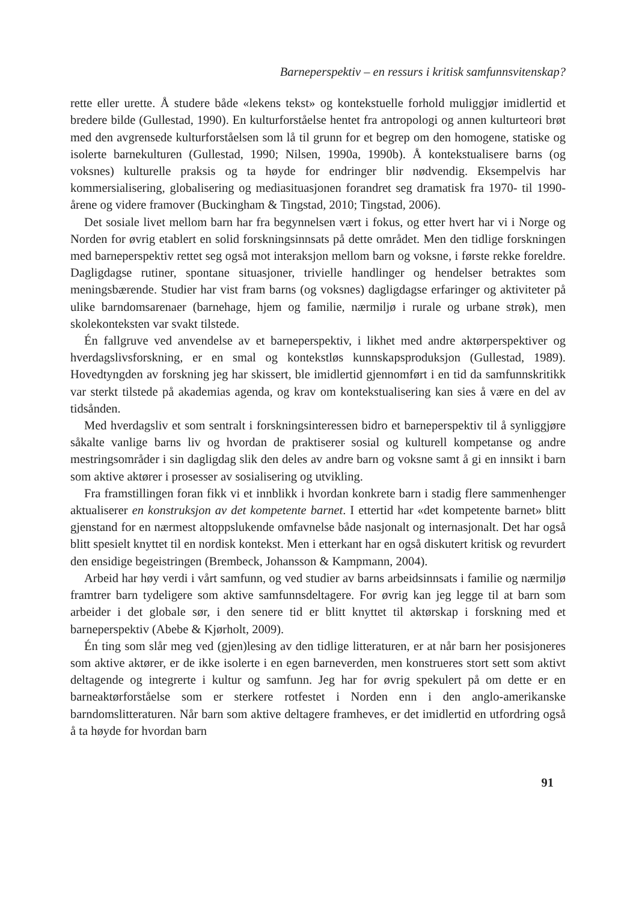Barneperspektiv – en ressurs i kritisk samfunnsvitenskap?
rette eller urette. Å studere både «lekens tekst» og kontekstuelle forhold muliggjør imidlertid et bredere bilde (Gullestad, 1990). En kulturforståelse hentet fra antropologi og annen kulturteori brøt med den avgrensede kulturforståelsen som lå til grunn for et begrep om den homogene, statiske og isolerte barnekulturen (Gullestad, 1990; Nilsen, 1990a, 1990b). Å kontekstualisere barns (og voksnes) kulturelle praksis og ta høyde for endringer blir nødvendig. Eksempelvis har kommersialisering, globalisering og mediasituasjonen forandret seg dramatisk fra 1970- til 1990-årene og videre framover (Buckingham & Tingstad, 2010; Tingstad, 2006).
Det sosiale livet mellom barn har fra begynnelsen vært i fokus, og etter hvert har vi i Norge og Norden for øvrig etablert en solid forskningsinnsats på dette området. Men den tidlige forskningen med barneperspektiv rettet seg også mot interaksjon mellom barn og voksne, i første rekke foreldre. Dagligdagse rutiner, spontane situasjoner, trivielle handlinger og hendelser betraktes som meningsbærende. Studier har vist fram barns (og voksnes) dagligdagse erfaringer og aktiviteter på ulike barndomsarenaer (barnehage, hjem og familie, nærmiljø i rurale og urbane strøk), men skolekonteksten var svakt tilstede.
Én fallgruve ved anvendelse av et barneperspektiv, i likhet med andre aktørperspektiver og hverdagslivsforskning, er en smal og kontekstløs kunnskapsproduksjon (Gullestad, 1989). Hovedtyngden av forskning jeg har skissert, ble imidlertid gjennomført i en tid da samfunnskritikk var sterkt tilstede på akademias agenda, og krav om kontekstualisering kan sies å være en del av tidsånden.
Med hverdagsliv et som sentralt i forskningsinteressen bidro et barneperspektiv til å synliggjøre såkalte vanlige barns liv og hvordan de praktiserer sosial og kulturell kompetanse og andre mestringsområder i sin dagligdag slik den deles av andre barn og voksne samt å gi en innsikt i barn som aktive aktører i prosesser av sosialisering og utvikling.
Fra framstillingen foran fikk vi et innblikk i hvordan konkrete barn i stadig flere sammenhenger aktualiserer en konstruksjon av det kompetente barnet. I ettertid har «det kompetente barnet» blitt gjenstand for en nærmest altoppslukende omfavnelse både nasjonalt og internasjonalt. Det har også blitt spesielt knyttet til en nordisk kontekst. Men i etterkant har en også diskutert kritisk og revurdert den ensidige begeistringen (Brembeck, Johansson & Kampmann, 2004).
Arbeid har høy verdi i vårt samfunn, og ved studier av barns arbeidsinnsats i familie og nærmiljø framtrer barn tydeligere som aktive samfunnsdeltagere. For øvrig kan jeg legge til at barn som arbeider i det globale sør, i den senere tid er blitt knyttet til aktørskap i forskning med et barneperspektiv (Abebe & Kjørholt, 2009).
Én ting som slår meg ved (gjen)lesing av den tidlige litteraturen, er at når barn her posisjoneres som aktive aktører, er de ikke isolerte i en egen barneverden, men konstrueres stort sett som aktivt deltagende og integrerte i kultur og samfunn. Jeg har for øvrig spekulert på om dette er en barneaktørforståelse som er sterkere rotfestet i Norden enn i den anglo-amerikanske barndomslitteraturen. Når barn som aktive deltagere framheves, er det imidlertid en utfordring også å ta høyde for hvordan barn
91